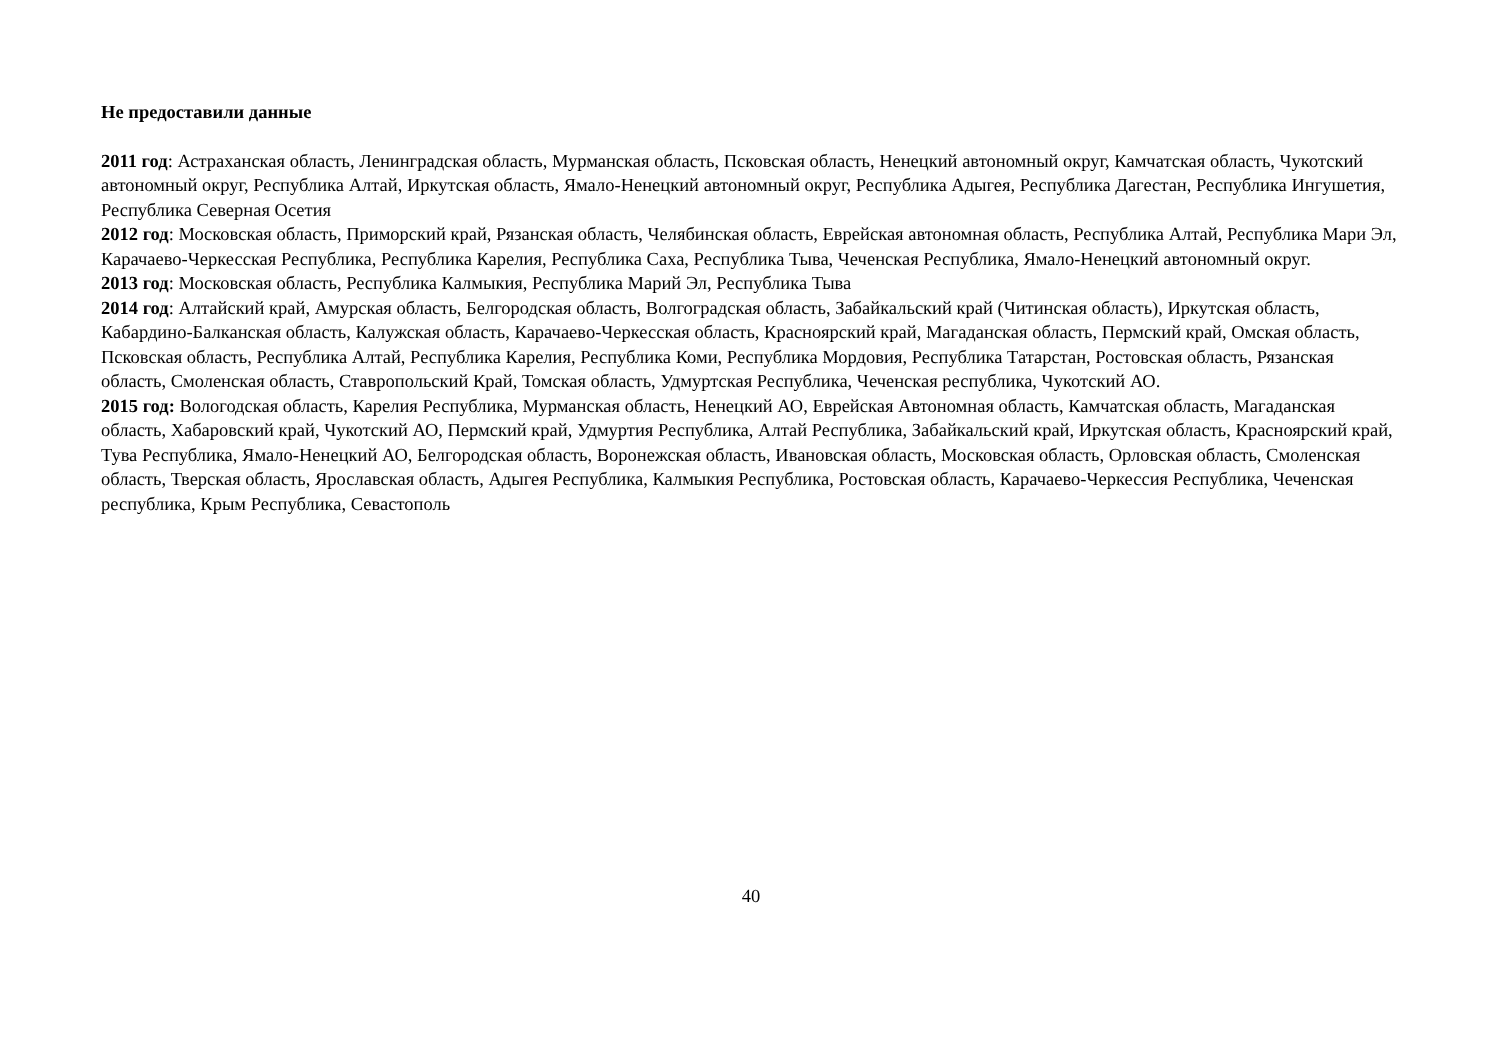Не предоставили данные
2011 год: Астраханская область, Ленинградская область, Мурманская область, Псковская область, Ненецкий автономный округ, Камчатская область, Чукотский автономный округ, Республика Алтай, Иркутская область, Ямало-Ненецкий автономный округ, Республика Адыгея, Республика Дагестан, Республика Ингушетия, Республика Северная Осетия
2012 год: Московская область, Приморский край, Рязанская область, Челябинская область, Еврейская автономная область, Республика Алтай, Республика Мари Эл, Карачаево-Черкесская Республика, Республика Карелия, Республика Саха, Республика Тыва, Чеченская Республика, Ямало-Ненецкий автономный округ.
2013 год: Московская область, Республика Калмыкия, Республика Марий Эл, Республика Тыва
2014 год: Алтайский край, Амурская область, Белгородская область, Волгоградская область, Забайкальский край (Читинская область), Иркутская область, Кабардино-Балканская область, Калужская область, Карачаево-Черкесская область, Красноярский край, Магаданская область, Пермский край, Омская область, Псковская область, Республика Алтай, Республика Карелия, Республика Коми, Республика Мордовия, Республика Татарстан, Ростовская область, Рязанская область, Смоленская область, Ставропольский Край, Томская область, Удмуртская Республика, Чеченская республика, Чукотский АО.
2015 год: Вологодская область, Карелия Республика, Мурманская область, Ненецкий АО, Еврейская Автономная область, Камчатская область, Магаданская область, Хабаровский край, Чукотский АО, Пермский край, Удмуртия Республика, Алтай Республика, Забайкальский край, Иркутская область, Красноярский край, Тува Республика, Ямало-Ненецкий АО, Белгородская область, Воронежская область, Ивановская область, Московская область, Орловская область, Смоленская область, Тверская область, Ярославская область, Адыгея Республика, Калмыкия Республика, Ростовская область, Карачаево-Черкессия Республика, Чеченская республика, Крым Республика, Севастополь
40